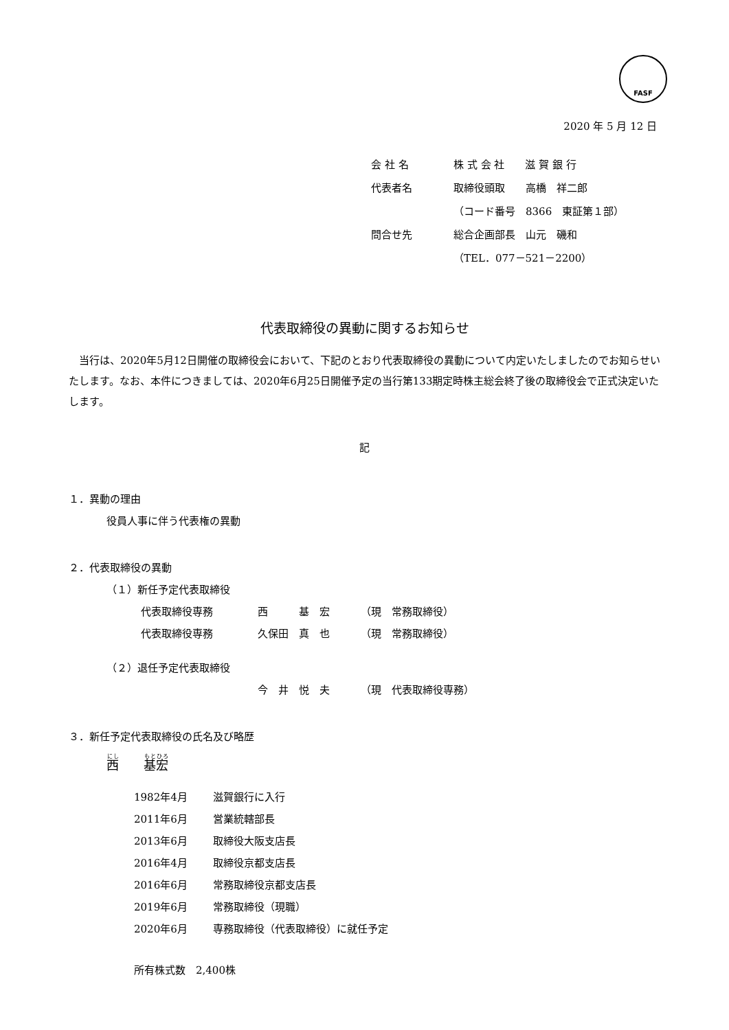FASF
2020 年 5 月 12 日
会 社 名 株 式 会 社　　滋 賀 銀 行
代表者名 取締役頭取　　高橋　祥二郎
（コード番号　8366　東証第１部）
問合せ先 総合企画部長　山元　磯和
（TEL．077－521－2200）
代表取締役の異動に関するお知らせ
当行は、2020年5月12日開催の取締役会において、下記のとおり代表取締役の異動について内定いたしましたのでお知らせいたします。なお、本件につきましては、2020年6月25日開催予定の当行第133期定時株主総会終了後の取締役会で正式決定いたします。
記
１．異動の理由
役員人事に伴う代表権の異動
２．代表取締役の異動
（１）新任予定代表取締役
代表取締役専務 西　　　基　宏 （現　常務取締役）
代表取締役専務 久保田　真　也 （現　常務取締役）
（２）退任予定代表取締役
今　井　悦　夫 （現　代表取締役専務）
３．新任予定代表取締役の氏名及び略歴
西　　基 宏
1982年4月 滋賀銀行に入行
2011年6月 営業統轄部長
2013年6月 取締役大阪支店長
2016年4月 取締役京都支店長
2016年6月 常務取締役京都支店長
2019年6月 常務取締役（現職）
2020年6月 専務取締役（代表取締役）に就任予定
所有株式数　2,400株